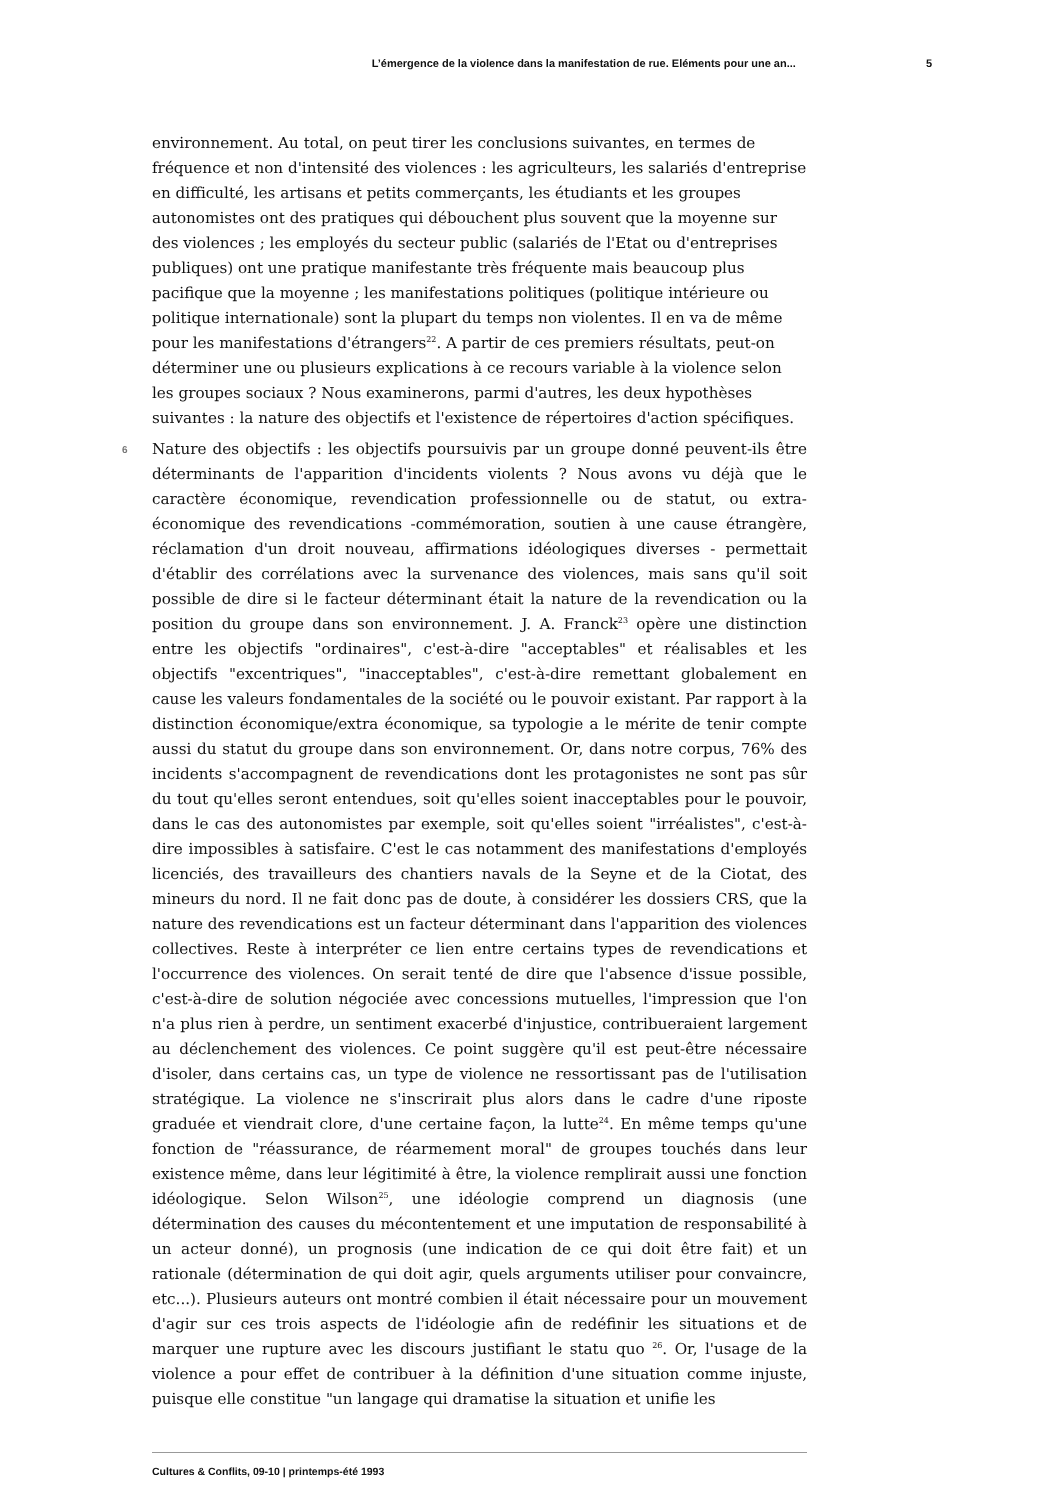L’émergence de la violence dans la manifestation de rue. Eléments pour une an... 5
environnement. Au total, on peut tirer les conclusions suivantes, en termes de fréquence et non d'intensité des violences : les agriculteurs, les salariés d'entreprise en difficulté, les artisans et petits commerçants, les étudiants et les groupes autonomistes ont des pratiques qui débouchent plus souvent que la moyenne sur des violences ; les employés du secteur public (salariés de l'Etat ou d'entreprises publiques) ont une pratique manifestante très fréquente mais beaucoup plus pacifique que la moyenne ; les manifestations politiques (politique intérieure ou politique internationale) sont la plupart du temps non violentes. Il en va de même pour les manifestations d'étrangers<sup>22</sup>. A partir de ces premiers résultats, peut-on déterminer une ou plusieurs explications à ce recours variable à la violence selon les groupes sociaux ? Nous examinerons, parmi d'autres, les deux hypothèses suivantes : la nature des objectifs et l'existence de répertoires d'action spécifiques.
6 Nature des objectifs : les objectifs poursuivis par un groupe donné peuvent-ils être déterminants de l'apparition d'incidents violents ? Nous avons vu déjà que le caractère économique, revendication professionnelle ou de statut, ou extra-économique des revendications -commémoration, soutien à une cause étrangère, réclamation d'un droit nouveau, affirmations idéologiques diverses - permettait d'établir des corrélations avec la survenance des violences, mais sans qu'il soit possible de dire si le facteur déterminant était la nature de la revendication ou la position du groupe dans son environnement. J. A. Franck<sup>23</sup> opère une distinction entre les objectifs "ordinaires", c'est-à-dire "acceptables" et réalisables et les objectifs "excentriques", "inacceptables", c'est-à-dire remettant globalement en cause les valeurs fondamentales de la société ou le pouvoir existant. Par rapport à la distinction économique/extra économique, sa typologie a le mérite de tenir compte aussi du statut du groupe dans son environnement. Or, dans notre corpus, 76% des incidents s'accompagnent de revendications dont les protagonistes ne sont pas sûr du tout qu'elles seront entendues, soit qu'elles soient inacceptables pour le pouvoir, dans le cas des autonomistes par exemple, soit qu'elles soient "irréalistes", c'est-à-dire impossibles à satisfaire. C'est le cas notamment des manifestations d'employés licenciés, des travailleurs des chantiers navals de la Seyne et de la Ciotat, des mineurs du nord. Il ne fait donc pas de doute, à considérer les dossiers CRS, que la nature des revendications est un facteur déterminant dans l'apparition des violences collectives. Reste à interpréter ce lien entre certains types de revendications et l'occurrence des violences. On serait tenté de dire que l'absence d'issue possible, c'est-à-dire de solution négociée avec concessions mutuelles, l'impression que l'on n'a plus rien à perdre, un sentiment exacerbé d'injustice, contribueraient largement au déclenchement des violences. Ce point suggère qu'il est peut-être nécessaire d'isoler, dans certains cas, un type de violence ne ressortissant pas de l'utilisation stratégique. La violence ne s'inscrirait plus alors dans le cadre d'une riposte graduée et viendrait clore, d'une certaine façon, la lutte<sup>24</sup>. En même temps qu'une fonction de "réassurance, de réarmement moral" de groupes touchés dans leur existence même, dans leur légitimité à être, la violence remplirait aussi une fonction idéologique. Selon Wilson<sup>25</sup>, une idéologie comprend un diagnosis (une détermination des causes du mécontentement et une imputation de responsabilité à un acteur donné), un prognosis (une indication de ce qui doit être fait) et un rationale (détermination de qui doit agir, quels arguments utiliser pour convaincre, etc...). Plusieurs auteurs ont montré combien il était nécessaire pour un mouvement d'agir sur ces trois aspects de l'idéologie afin de redéfinir les situations et de marquer une rupture avec les discours justifiant le statu quo <sup>26</sup>. Or, l'usage de la violence a pour effet de contribuer à la définition d'une situation comme injuste, puisque elle constitue "un langage qui dramatise la situation et unifie les
Cultures & Conflits, 09-10 | printemps-été 1993